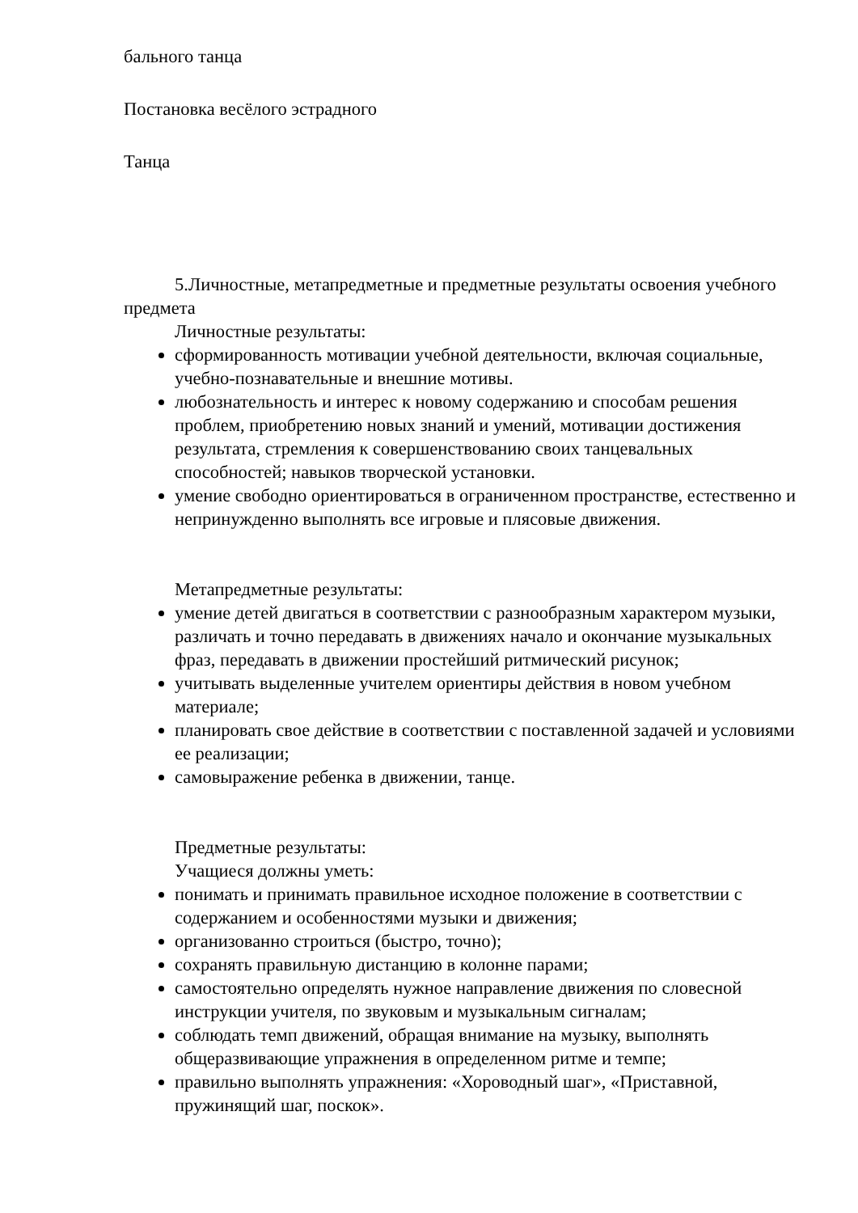бального танца
Постановка весёлого эстрадного
Танца
5.Личностные, метапредметные и предметные результаты освоения учебного предмета
Личностные результаты:
сформированность мотивации учебной деятельности, включая социальные, учебно-познавательные и внешние мотивы.
любознательность и интерес к новому содержанию и способам решения проблем, приобретению новых знаний и умений, мотивации достижения результата, стремления к совершенствованию своих танцевальных способностей; навыков творческой установки.
умение свободно ориентироваться в ограниченном пространстве, естественно и непринужденно выполнять все игровые и плясовые движения.
Метапредметные результаты:
умение детей двигаться в соответствии с разнообразным характером музыки, различать и точно передавать в движениях начало и окончание музыкальных фраз, передавать в движении простейший ритмический рисунок;
учитывать выделенные учителем ориентиры действия в новом учебном материале;
планировать свое действие в соответствии с поставленной задачей и условиями ее реализации;
самовыражение ребенка в движении, танце.
Предметные результаты:
Учащиеся должны уметь:
понимать и принимать правильное исходное положение в соответствии с содержанием и особенностями музыки и движения;
организованно строиться (быстро, точно);
сохранять правильную дистанцию в колонне парами;
самостоятельно определять нужное направление движения по словесной инструкции учителя, по звуковым и музыкальным сигналам;
соблюдать темп движений, обращая внимание на музыку, выполнять общеразвивающие упражнения в определенном ритме и темпе;
правильно выполнять упражнения: «Хороводный шаг», «Приставной, пружинящий шаг, поскок».